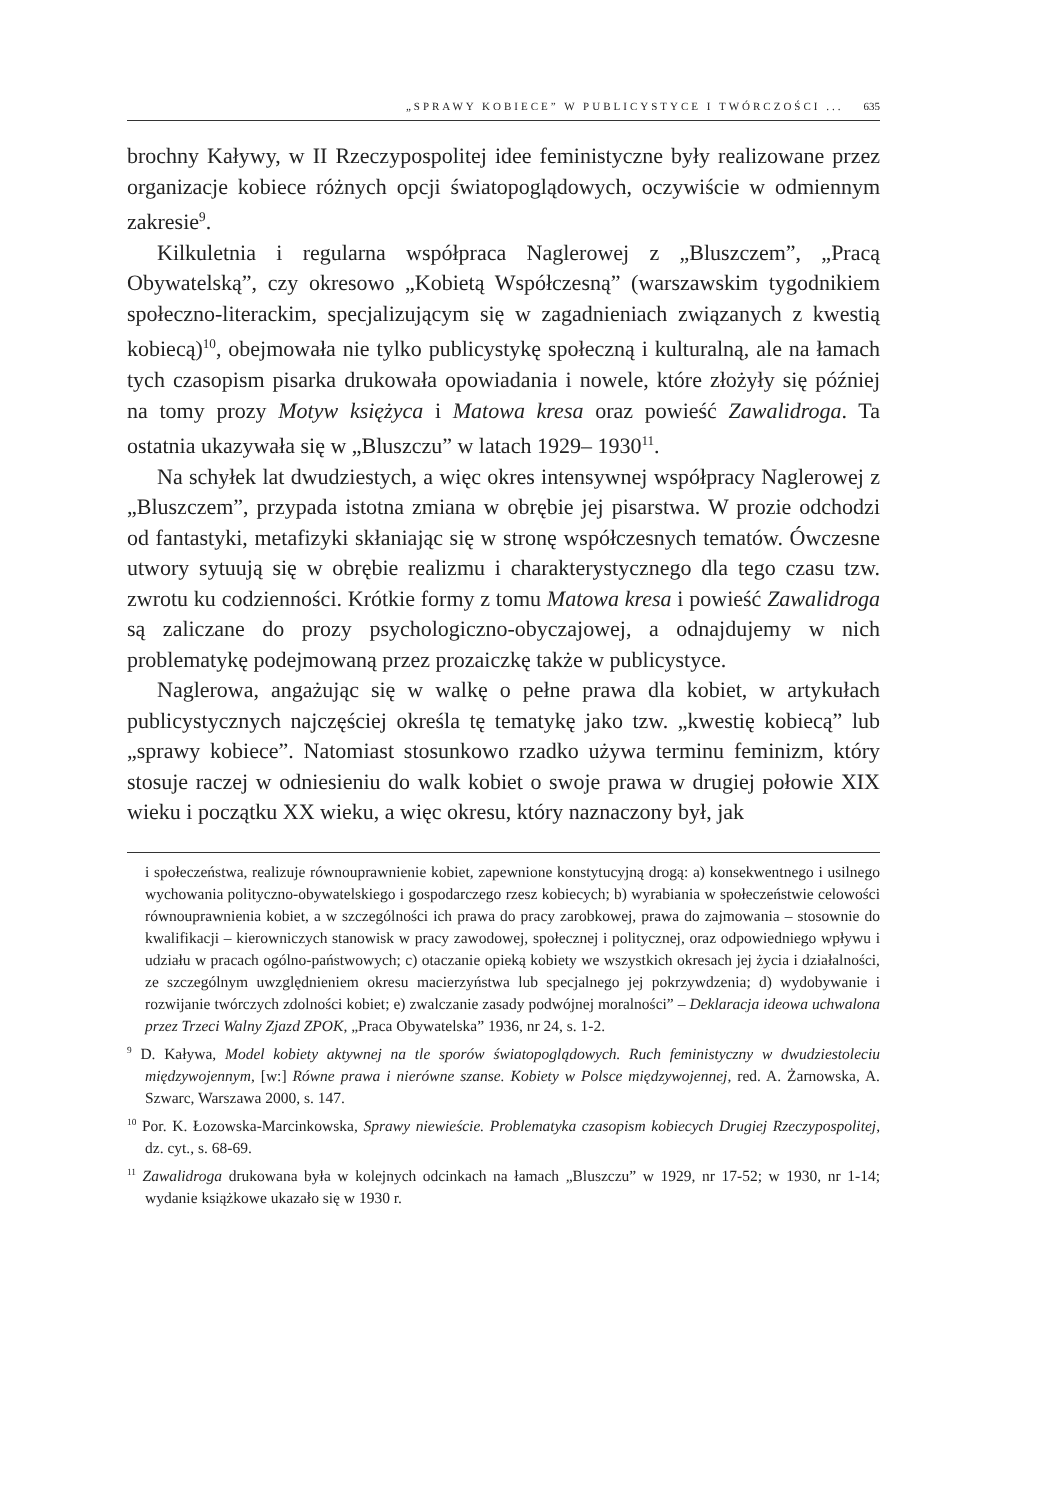„SPRAWY KOBIECE” W PUBLICYSTYCE I TWÓRCZOŚCI ... 635
brochny Kaływy, w II Rzeczypospolitej idee feministyczne były realizowane przez organizacje kobiece różnych opcji światopoglądowych, oczywiście w odmiennym zakresie<sup>9</sup>.
Kilkuletnia i regularna współpraca Naglerowej z „Bluszczem”, „Pracą Obywatelską”, czy okresowo „Kobietą Współczesną” (warszawskim tygodnikiem społeczno-literackim, specjalizującym się w zagadnieniach związanych z kwestią kobiecą)<sup>10</sup>, obejmowała nie tylko publicystykę społeczną i kulturalną, ale na łamach tych czasopism pisarka drukowała opowiadania i nowele, które złożyły się później na tomy prozy Motyw księżyca i Matowa kresa oraz powieść Zawalidroga. Ta ostatnia ukazywała się w „Bluszczu” w latach 1929– 1930<sup>11</sup>.
Na schyłek lat dwudziestych, a więc okres intensywnej współpracy Naglerowej z „Bluszczem”, przypada istotna zmiana w obrębie jej pisarstwa. W prozie odchodzi od fantastyki, metafizyki skłaniając się w stronę współczesnych tematów. Ówczesne utwory sytuują się w obrębie realizmu i charakterystycznego dla tego czasu tzw. zwrotu ku codzienności. Krótkie formy z tomu Matowa kresa i powieść Zawalidroga są zaliczane do prozy psychologiczno-obyczajowej, a odnajdujemy w nich problematykę podejmowaną przez prozaiczkę także w publicystyce.
Naglerowa, angażując się w walkę o pełne prawa dla kobiet, w artykułach publicystycznych najczęściej określa tę tematykę jako tzw. „kwestię kobiecą” lub „sprawy kobiece”. Natomiast stosunkowo rzadko używa terminu feminizm, który stosuje raczej w odniesieniu do walk kobiet o swoje prawa w drugiej połowie XIX wieku i początku XX wieku, a więc okresu, który naznaczony był, jak
i społeczeństwa, realizuje równouprawnienie kobiet, zapewnione konstytucyjną drogą: a) konsekwentnego i usilnego wychowania polityczno-obywatelskiego i gospodarczego rzesz kobiecych; b) wyrabiania w społeczeństwie celowości równouprawnienia kobiet, a w szczególności ich prawa do pracy zarobkowej, prawa do zajmowania – stosownie do kwalifikacji – kierowniczych stanowisk w pracy zawodowej, społecznej i politycznej, oraz odpowiedniego wpływu i udziału w pracach ogólno-państwowych; c) otaczanie opieką kobiety we wszystkich okresach jej życia i działalności, ze szczególnym uwzględnieniem okresu macierzyństwa lub specjalnego jej pokrzywdzenia; d) wydobywanie i rozwijanie twórczych zdolności kobiet; e) zwalczanie zasady podwójnej moralności” – Deklaracja ideowa uchwalona przez Trzeci Walny Zjazd ZPOK, „Praca Obywatelska” 1936, nr 24, s. 1-2.
<sup>9</sup> D. Kaływa, Model kobiety aktywnej na tle sporów światopoglądowych. Ruch feministyczny w dwudziestoleciu międzywojennym, [w:] Równe prawa i nierówne szanse. Kobiety w Polsce międzywojennej, red. A. Żarnowska, A. Szwarc, Warszawa 2000, s. 147.
<sup>10</sup> Por. K. Łozowska-Marcinkowska, Sprawy niewieście. Problematyka czasopism kobiecych Drugiej Rzeczypospolitej, dz. cyt., s. 68-69.
<sup>11</sup> Zawalidroga drukowana była w kolejnych odcinkach na łamach „Bluszczu” w 1929, nr 17-52; w 1930, nr 1-14; wydanie książkowe ukazało się w 1930 r.